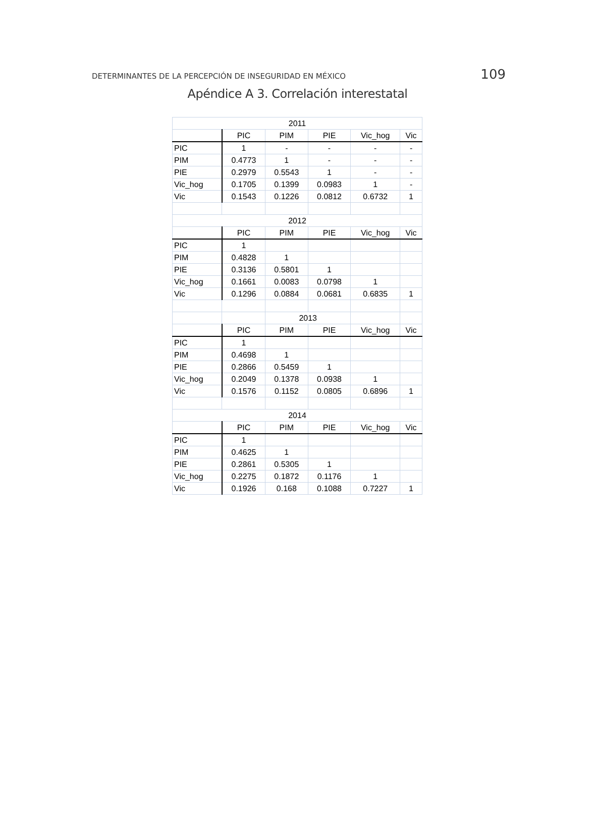DETERMINANTES DE LA PERCEPCIÓN DE INSEGURIDAD EN MÉXICO 109
Apéndice A 3. Correlación interestatal
| 2011 | | | | | |
| --- | --- | --- | --- | --- | --- |
| | PIC | PIM | PIE | Vic_hog | Vic |
| PIC | 1 | - | - | - | - |
| PIM | 0.4773 | 1 | - | - | - |
| PIE | 0.2979 | 0.5543 | 1 | - | - |
| Vic_hog | 0.1705 | 0.1399 | 0.0983 | 1 | - |
| Vic | 0.1543 | 0.1226 | 0.0812 | 0.6732 | 1 |
| 2012 | | | | | |
| | PIC | PIM | PIE | Vic_hog | Vic |
| PIC | 1 | | | | |
| PIM | 0.4828 | 1 | | | |
| PIE | 0.3136 | 0.5801 | 1 | | |
| Vic_hog | 0.1661 | 0.0083 | 0.0798 | 1 | |
| Vic | 0.1296 | 0.0884 | 0.0681 | 0.6835 | 1 |
| | | 2013 | | | |
| | PIC | PIM | PIE | Vic_hog | Vic |
| PIC | 1 | | | | |
| PIM | 0.4698 | 1 | | | |
| PIE | 0.2866 | 0.5459 | 1 | | |
| Vic_hog | 0.2049 | 0.1378 | 0.0938 | 1 | |
| Vic | 0.1576 | 0.1152 | 0.0805 | 0.6896 | 1 |
| 2014 | | | | | |
| | PIC | PIM | PIE | Vic_hog | Vic |
| PIC | 1 | | | | |
| PIM | 0.4625 | 1 | | | |
| PIE | 0.2861 | 0.5305 | 1 | | |
| Vic_hog | 0.2275 | 0.1872 | 0.1176 | 1 | |
| Vic | 0.1926 | 0.168 | 0.1088 | 0.7227 | 1 |